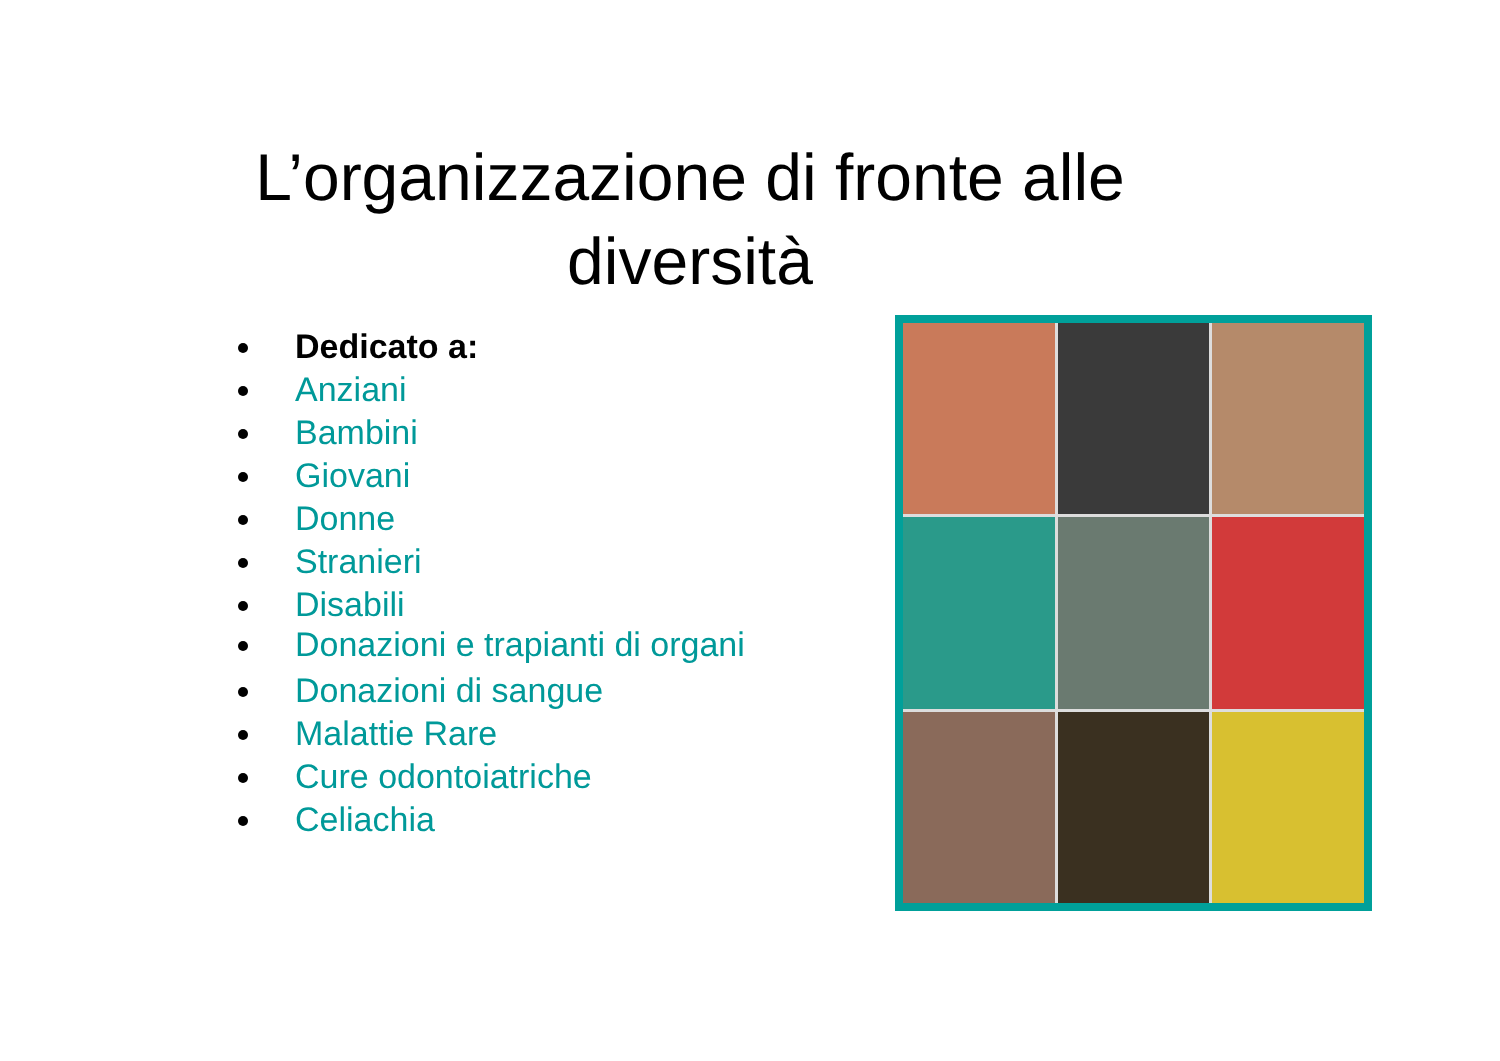L’organizzazione di fronte alle
diversità
Dedicato a:
Anziani
Bambini
Giovani
Donne
Stranieri
Disabili
Donazioni e trapianti di organi
Donazioni di sangue
Malattie Rare
Cure odontoiatriche
Celiachia